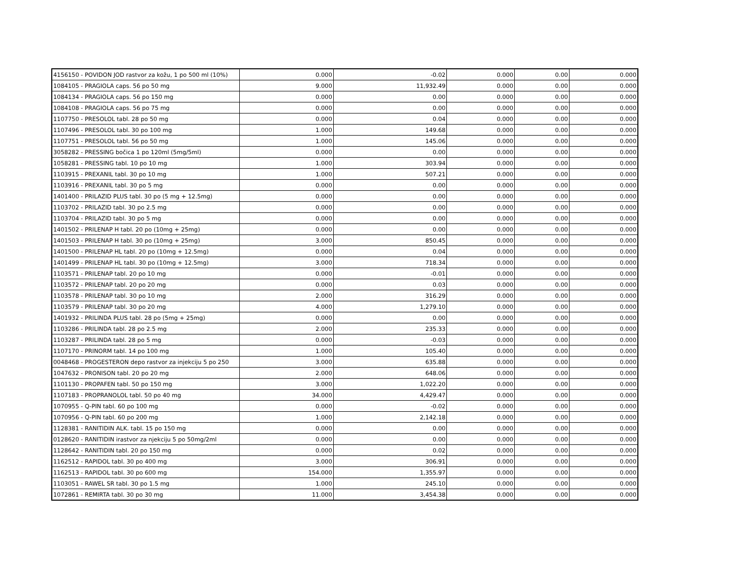| 4156150 - POVIDON JOD rastvor za kožu, 1 po 500 ml (10%) | 0.000 | -0.02 | 0.000 | 0.00 | 0.000 |
| 1084105 - PRAGIOLA caps. 56 po 50 mg | 9.000 | 11,932.49 | 0.000 | 0.00 | 0.000 |
| 1084134 - PRAGIOLA caps. 56 po 150 mg | 0.000 | 0.00 | 0.000 | 0.00 | 0.000 |
| 1084108 - PRAGIOLA caps. 56 po 75 mg | 0.000 | 0.00 | 0.000 | 0.00 | 0.000 |
| 1107750 - PRESOLOL tabl. 28 po 50 mg | 0.000 | 0.04 | 0.000 | 0.00 | 0.000 |
| 1107496 - PRESOLOL tabl. 30 po 100 mg | 1.000 | 149.68 | 0.000 | 0.00 | 0.000 |
| 1107751 - PRESOLOL tabl. 56 po 50 mg | 1.000 | 145.06 | 0.000 | 0.00 | 0.000 |
| 3058282 - PRESSING bočica 1 po 120ml (5mg/5ml) | 0.000 | 0.00 | 0.000 | 0.00 | 0.000 |
| 1058281 - PRESSING tabl. 10 po 10 mg | 1.000 | 303.94 | 0.000 | 0.00 | 0.000 |
| 1103915 - PREXANIL tabl. 30 po 10 mg | 1.000 | 507.21 | 0.000 | 0.00 | 0.000 |
| 1103916 - PREXANIL tabl. 30 po 5 mg | 0.000 | 0.00 | 0.000 | 0.00 | 0.000 |
| 1401400 - PRILAZID PLUS tabl. 30 po (5 mg + 12.5mg) | 0.000 | 0.00 | 0.000 | 0.00 | 0.000 |
| 1103702 - PRILAZID tabl. 30 po 2.5 mg | 0.000 | 0.00 | 0.000 | 0.00 | 0.000 |
| 1103704 - PRILAZID tabl. 30 po 5 mg | 0.000 | 0.00 | 0.000 | 0.00 | 0.000 |
| 1401502 - PRILENAP H tabl. 20 po (10mg + 25mg) | 0.000 | 0.00 | 0.000 | 0.00 | 0.000 |
| 1401503 - PRILENAP H tabl. 30 po (10mg + 25mg) | 3.000 | 850.45 | 0.000 | 0.00 | 0.000 |
| 1401500 - PRILENAP HL tabl. 20 po (10mg + 12.5mg) | 0.000 | 0.04 | 0.000 | 0.00 | 0.000 |
| 1401499 - PRILENAP HL tabl. 30 po (10mg + 12.5mg) | 3.000 | 718.34 | 0.000 | 0.00 | 0.000 |
| 1103571 - PRILENAP tabl. 20 po 10 mg | 0.000 | -0.01 | 0.000 | 0.00 | 0.000 |
| 1103572 - PRILENAP tabl. 20 po 20 mg | 0.000 | 0.03 | 0.000 | 0.00 | 0.000 |
| 1103578 - PRILENAP tabl. 30 po 10 mg | 2.000 | 316.29 | 0.000 | 0.00 | 0.000 |
| 1103579 - PRILENAP tabl. 30 po 20 mg | 4.000 | 1,279.10 | 0.000 | 0.00 | 0.000 |
| 1401932 - PRILINDA PLUS tabl. 28 po (5mg + 25mg) | 0.000 | 0.00 | 0.000 | 0.00 | 0.000 |
| 1103286 - PRILINDA tabl. 28 po 2.5 mg | 2.000 | 235.33 | 0.000 | 0.00 | 0.000 |
| 1103287 - PRILINDA tabl. 28 po 5 mg | 0.000 | -0.03 | 0.000 | 0.00 | 0.000 |
| 1107170 - PRINORM tabl. 14 po 100 mg | 1.000 | 105.40 | 0.000 | 0.00 | 0.000 |
| 0048468 - PROGESTERON depo rastvor za injekciju 5 po 250 | 3.000 | 635.88 | 0.000 | 0.00 | 0.000 |
| 1047632 - PRONISON tabl. 20 po 20 mg | 2.000 | 648.06 | 0.000 | 0.00 | 0.000 |
| 1101130 - PROPAFEN tabl. 50 po 150 mg | 3.000 | 1,022.20 | 0.000 | 0.00 | 0.000 |
| 1107183 - PROPRANOLOL tabl. 50 po 40 mg | 34.000 | 4,429.47 | 0.000 | 0.00 | 0.000 |
| 1070955 - Q-PIN tabl. 60 po 100 mg | 0.000 | -0.02 | 0.000 | 0.00 | 0.000 |
| 1070956 - Q-PIN tabl. 60 po 200 mg | 1.000 | 2,142.18 | 0.000 | 0.00 | 0.000 |
| 1128381 - RANITIDIN ALK. tabl. 15 po 150 mg | 0.000 | 0.00 | 0.000 | 0.00 | 0.000 |
| 0128620 - RANITIDIN irastvor za njekciju 5 po 50mg/2ml | 0.000 | 0.00 | 0.000 | 0.00 | 0.000 |
| 1128642 - RANITIDIN tabl. 20 po 150 mg | 0.000 | 0.02 | 0.000 | 0.00 | 0.000 |
| 1162512 - RAPIDOL tabl. 30 po 400 mg | 3.000 | 306.91 | 0.000 | 0.00 | 0.000 |
| 1162513 - RAPIDOL tabl. 30 po 600 mg | 154.000 | 1,355.97 | 0.000 | 0.00 | 0.000 |
| 1103051 - RAWEL SR tabl. 30 po 1.5 mg | 1.000 | 245.10 | 0.000 | 0.00 | 0.000 |
| 1072861 - REMIRTA tabl. 30 po 30 mg | 11.000 | 3,454.38 | 0.000 | 0.00 | 0.000 |